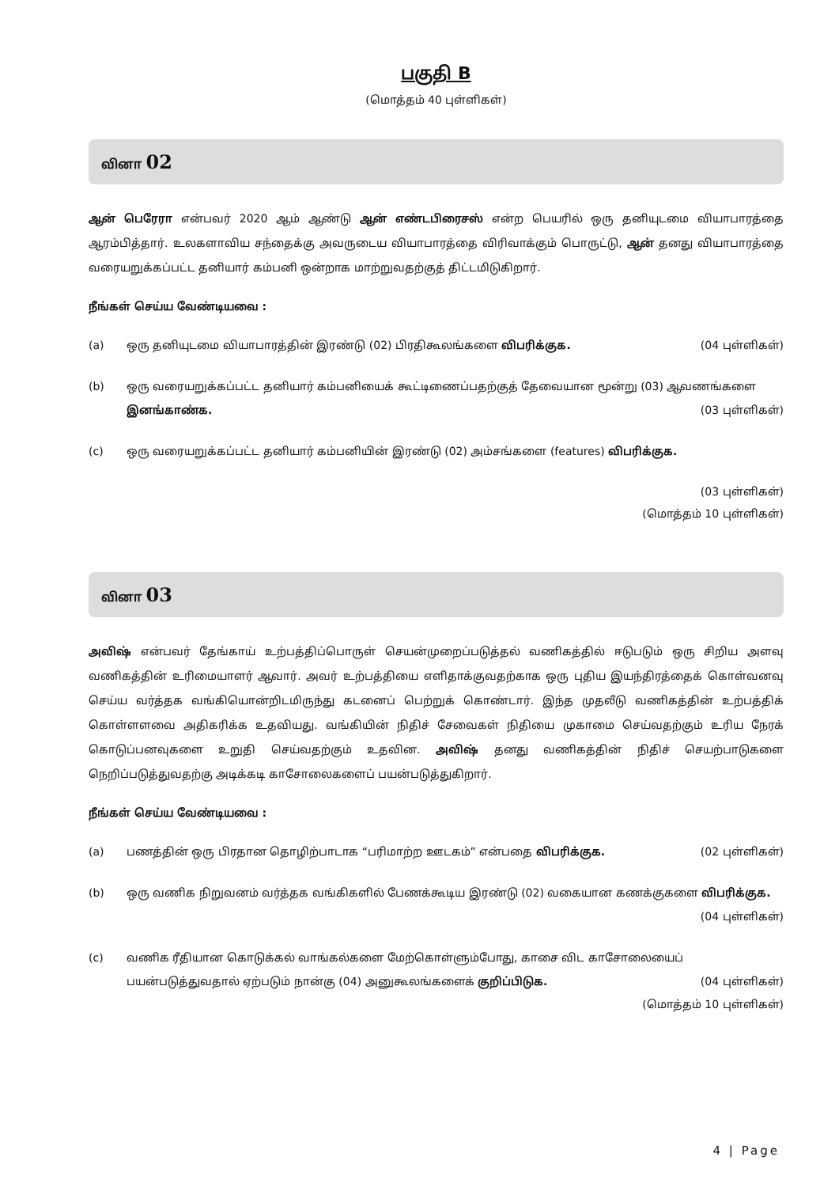பகுதி B
(மொத்தம் 40 புள்ளிகள்)
வினா 02
ஆன் பெரேரா என்பவர் 2020 ஆம் ஆண்டு ஆன் எண்டபிரைசஸ் என்ற பெயரில் ஒரு தனியுடமை வியாபாரத்தை ஆரம்பித்தார். உலகளாவிய சந்தைக்கு அவருடைய வியாபாரத்தை விரிவாக்கும் பொருட்டு, ஆன் தனது வியாபாரத்தை வரையறுக்கப்பட்ட தனியார் கம்பனி ஒன்றாக மாற்றுவதற்குத் திட்டமிடுகிறார்.
நீங்கள் செய்ய வேண்டியவை :
(a) ஒரு தனியுடமை வியாபாரத்தின் இரண்டு (02) பிரதிகூலங்களை விபரிக்குக. (04 புள்ளிகள்)
(b) ஒரு வரையறுக்கப்பட்ட தனியார் கம்பனியைக் கூட்டிணைப்பதற்குத் தேவையான மூன்று (03) ஆவணங்களை இனங்காண்க. (03 புள்ளிகள்)
(c) ஒரு வரையறுக்கப்பட்ட தனியார் கம்பனியின் இரண்டு (02) அம்சங்களை (features) விபரிக்குக.
(03 புள்ளிகள்)
(மொத்தம் 10 புள்ளிகள்)
வினா 03
அவிஷ் என்பவர் தேங்காய் உற்பத்திப்பொருள் செயன்முறைப்படுத்தல் வணிகத்தில் ஈடுபடும் ஒரு சிறிய அளவு வணிகத்தின் உரிமையாளர் ஆவார். அவர் உற்பத்தியை எளிதாக்குவதற்காக ஒரு புதிய இயந்திரத்தைக் கொள்வனவு செய்ய வர்த்தக வங்கியொன்றிடமிருந்து கடனைப் பெற்றுக் கொண்டார். இந்த முதலீடு வணிகத்தின் உற்பத்திக் கொள்ளளவை அதிகரிக்க உதவியது. வங்கியின் நிதிச் சேவைகள் நிதியை முகாமை செய்வதற்கும் உரிய நேரக் கொடுப்பனவுகளை உறுதி செய்வதற்கும் உதவின. அவிஷ் தனது வணிகத்தின் நிதிச் செயற்பாடுகளை நெறிப்படுத்துவதற்கு அடிக்கடி காசோலைகளைப் பயன்படுத்துகிறார்.
நீங்கள் செய்ய வேண்டியவை :
(a) பணத்தின் ஒரு பிரதான தொழிற்பாடாக “பரிமாற்ற ஊடகம்” என்பதை விபரிக்குக. (02 புள்ளிகள்)
(b) ஒரு வணிக நிறுவனம் வர்த்தக வங்கிகளில் பேணக்கூடிய இரண்டு (02) வகையான கணக்குகளை விபரிக்குக. (04 புள்ளிகள்)
(c) வணிக ரீதியான கொடுக்கல் வாங்கல்களை மேற்கொள்ளும்போது, காசை விட காசோலையைப் பயன்படுத்துவதால் ஏற்படும் நான்கு (04) அனுகூலங்களைக் குறிப்பிடுக. (04 புள்ளிகள்)
(மொத்தம் 10 புள்ளிகள்)
4 | Page